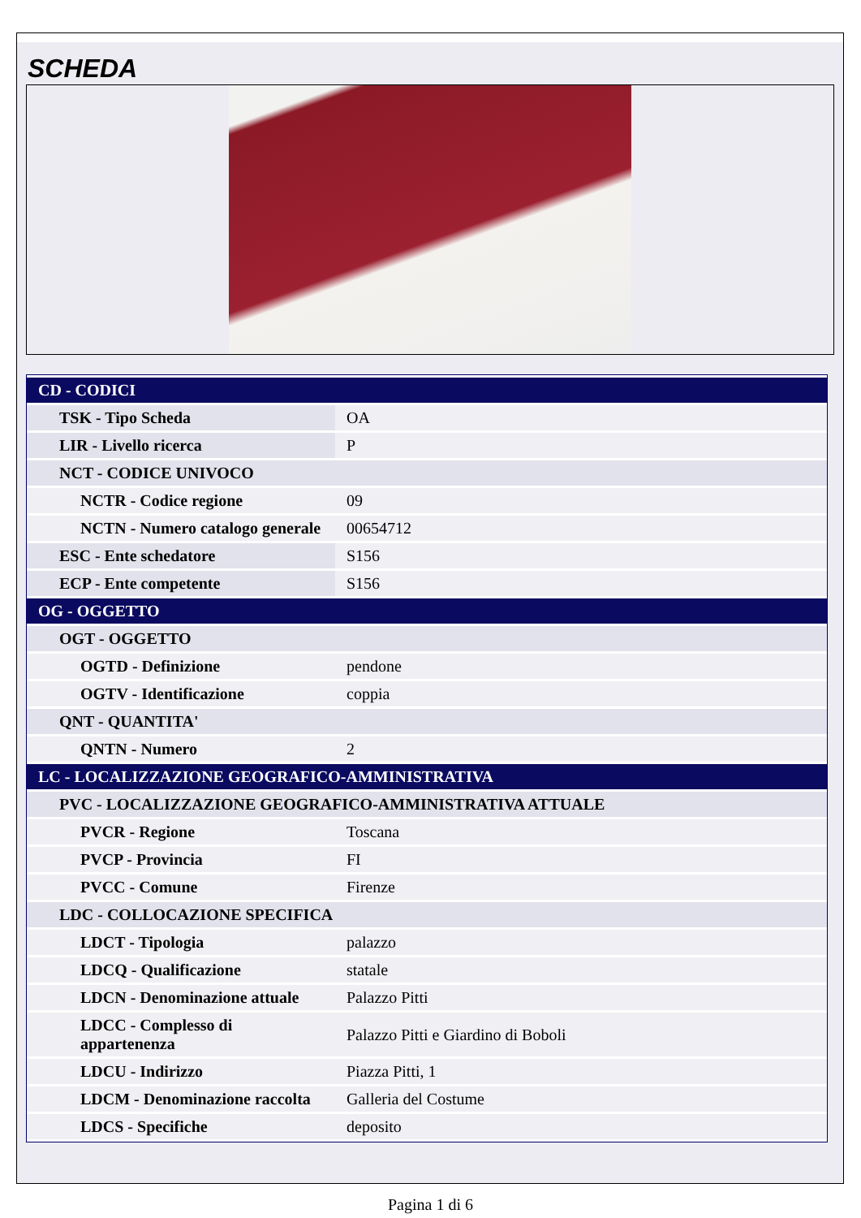SCHEDA
| CD - CODICI | |
| TSK - Tipo Scheda | OA |
| LIR - Livello ricerca | P |
| NCT - CODICE UNIVOCO | |
| NCTR - Codice regione | 09 |
| NCTN - Numero catalogo generale | 00654712 |
| ESC - Ente schedatore | S156 |
| ECP - Ente competente | S156 |
| OG - OGGETTO | |
| OGT - OGGETTO | |
| OGTD - Definizione | pendone |
| OGTV - Identificazione | coppia |
| QNT - QUANTITA' | |
| QNTN - Numero | 2 |
| LC - LOCALIZZAZIONE GEOGRAFICO-AMMINISTRATIVA | |
| PVC - LOCALIZZAZIONE GEOGRAFICO-AMMINISTRATIVA ATTUALE | |
| PVCR - Regione | Toscana |
| PVCP - Provincia | FI |
| PVCC - Comune | Firenze |
| LDC - COLLOCAZIONE SPECIFICA | |
| LDCT - Tipologia | palazzo |
| LDCQ - Qualificazione | statale |
| LDCN - Denominazione attuale | Palazzo Pitti |
| LDCC - Complesso di appartenenza | Palazzo Pitti e Giardino di Boboli |
| LDCU - Indirizzo | Piazza Pitti, 1 |
| LDCM - Denominazione raccolta | Galleria del Costume |
| LDCS - Specifiche | deposito |
Pagina 1 di 6